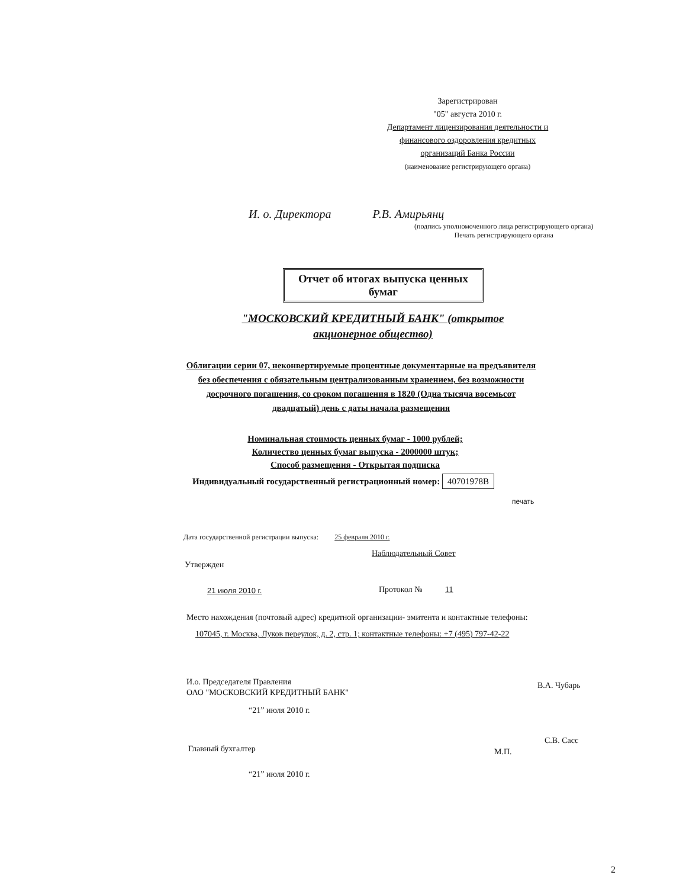Зарегистрирован
"05" августа 2010 г.
Департамент лицензирования деятельности и финансового оздоровления кредитных организаций Банка России
(наименование регистрирующего органа)
И. о. Директора Р.В. Амирьянц
(подпись уполномоченного лица регистрирующего органа)
Печать регистрирующего органа
Отчет об итогах выпуска ценных бумаг
"МОСКОВСКИЙ КРЕДИТНЫЙ БАНК" (открытое акционерное общество)
Облигации серии 07, неконвертируемые процентные документарные на предъявителя без обеспечения с обязательным централизованным хранением, без возможности досрочного погашения, со сроком погашения в 1820 (Одна тысяча восемьсот двадцатый) день с даты начала размещения
Номинальная стоимость ценных бумаг - 1000 рублей;
Количество ценных бумаг выпуска - 2000000 штук;
Способ размещения - Открытая подписка
Индивидуальный государственный регистрационный номер: 40701978B
печать
Дата государственной регистрации выпуска: 25 февраля 2010 г.
Наблюдательный Совет
Утвержден
21 июля 2010 г. Протокол № 11
Место нахождения (почтовый адрес) кредитной организации- эмитента и контактные телефоны:
107045, г. Москва, Луков переулок, д. 2, стр. 1; контактные телефоны: +7 (495) 797-42-22
И.о. Председателя Правления
ОАО "МОСКОВСКИЙ КРЕДИТНЫЙ БАНК"
В.А. Чубарь
“21” июля 2010 г.
Главный бухгалтер
С.В. Сасс
М.П.
“21” июля 2010 г.
2